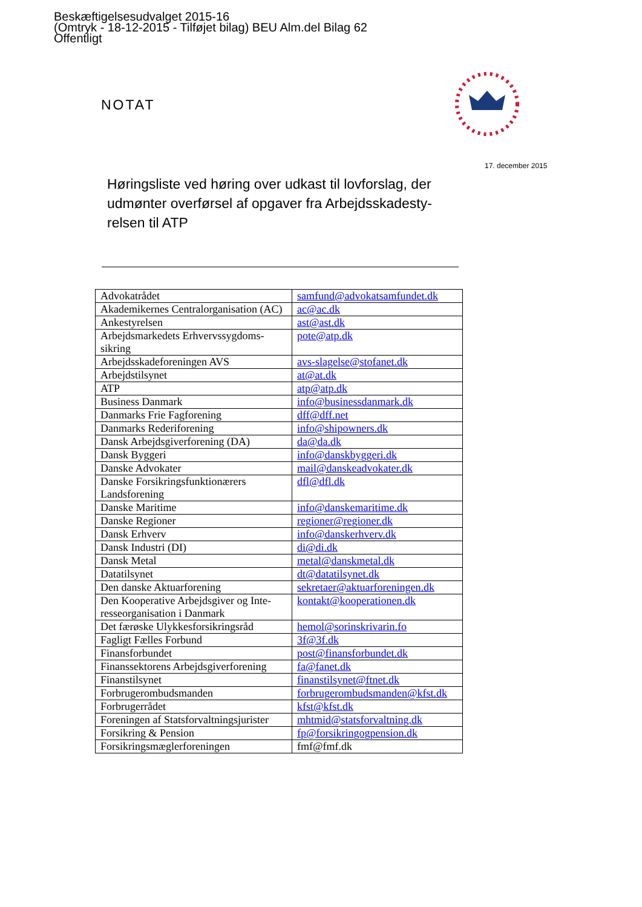Beskæftigelsesudvalget 2015-16
(Omtryk - 18-12-2015 - Tilføjet bilag) BEU Alm.del Bilag 62
Offentligt
NOTAT
17. december 2015
Høringsliste ved høring over udkast til lovforslag, der udmønter overførsel af opgaver fra Arbejdsskadesty-relsen til ATP
| Advokatrådet | samfund@advokatsamfundet.dk |
| Akademikernes Centralorganisation (AC) | ac@ac.dk |
| Ankestyrelsen | ast@ast.dk |
| Arbejdsmarkedets Erhvervssygdoms-sikring | pote@atp.dk |
| Arbejdsskadeforeningen AVS | avs-slagelse@stofanet.dk |
| Arbejdstilsynet | at@at.dk |
| ATP | atp@atp.dk |
| Business Danmark | info@businessdanmark.dk |
| Danmarks Frie Fagforening | dff@dff.net |
| Danmarks Rederiforening | info@shipowners.dk |
| Dansk Arbejdsgiverforening (DA) | da@da.dk |
| Dansk Byggeri | info@danskbyggeri.dk |
| Danske Advokater | mail@danskeadvokater.dk |
| Danske Forsikringsfunktionærers Landsforening | dfl@dfl.dk |
| Danske Maritime | info@danskemaritime.dk |
| Danske Regioner | regioner@regioner.dk |
| Dansk Erhverv | info@danskerhverv.dk |
| Dansk Industri (DI) | di@di.dk |
| Dansk Metal | metal@danskmetal.dk |
| Datatilsynet | dt@datatilsynet.dk |
| Den danske Aktuarforening | sekretaer@aktuarforeningen.dk |
| Den Kooperative Arbejdsgiver og Inte-resseorganisation i Danmark | kontakt@kooperationen.dk |
| Det færøske Ulykkesforsikringsråd | hemol@sorinskrivarin.fo |
| Fagligt Fælles Forbund | 3f@3f.dk |
| Finansforbundet | post@finansforbundet.dk |
| Finanssektorens Arbejdsgiverforening | fa@fanet.dk |
| Finanstilsynet | finanstilsynet@ftnet.dk |
| Forbrugerombudsmanden | forbrugerombudsmanden@kfst.dk |
| Forbrugerrådet | kfst@kfst.dk |
| Foreningen af Statsforvaltningsjurister | mhtmid@statsforvaltning.dk |
| Forsikring & Pension | fp@forsikringogpension.dk |
| Forsikringsmæglerforeningen | fmf@fmf.dk |